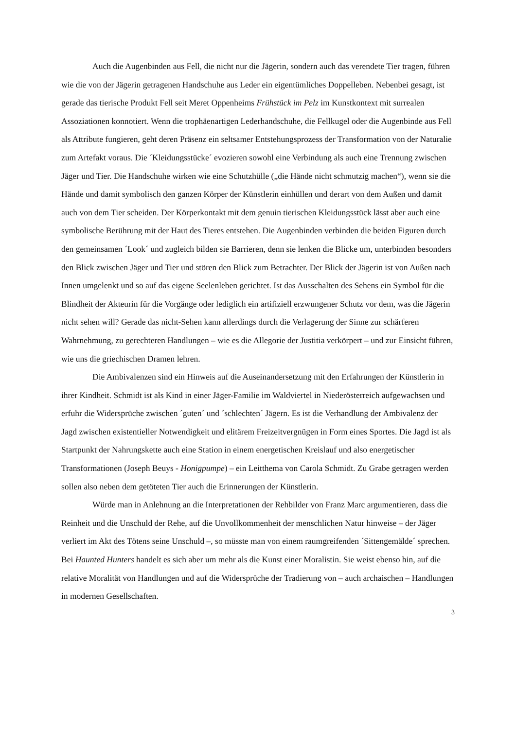Auch die Augenbinden aus Fell, die nicht nur die Jägerin, sondern auch das verendete Tier tragen, führen wie die von der Jägerin getragenen Handschuhe aus Leder ein eigentümliches Doppelleben. Nebenbei gesagt, ist gerade das tierische Produkt Fell seit Meret Oppenheims Frühstück im Pelz im Kunstkontext mit surrealen Assoziationen konnotiert. Wenn die trophäenartigen Lederhandschuhe, die Fellkugel oder die Augenbinde aus Fell als Attribute fungieren, geht deren Präsenz ein seltsamer Entstehungsprozess der Transformation von der Naturalie zum Artefakt voraus. Die ´Kleidungsstücke´ evozieren sowohl eine Verbindung als auch eine Trennung zwischen Jäger und Tier. Die Handschuhe wirken wie eine Schutzhülle („die Hände nicht schmutzig machen“), wenn sie die Hände und damit symbolisch den ganzen Körper der Künstlerin einhüllen und derart von dem Außen und damit auch von dem Tier scheiden. Der Körperkontakt mit dem genuin tierischen Kleidungsstück lässt aber auch eine symbolische Berührung mit der Haut des Tieres entstehen. Die Augenbinden verbinden die beiden Figuren durch den gemeinsamen ´Look´ und zugleich bilden sie Barrieren, denn sie lenken die Blicke um, unterbinden besonders den Blick zwischen Jäger und Tier und stören den Blick zum Betrachter. Der Blick der Jägerin ist von Außen nach Innen umgelenkt und so auf das eigene Seelenleben gerichtet. Ist das Ausschalten des Sehens ein Symbol für die Blindheit der Akteurin für die Vorgänge oder lediglich ein artifiziell erzwungener Schutz vor dem, was die Jägerin nicht sehen will? Gerade das nicht-Sehen kann allerdings durch die Verlagerung der Sinne zur schärferen Wahrnehmung, zu gerechteren Handlungen – wie es die Allegorie der Justitia verkörpert – und zur Einsicht führen, wie uns die griechischen Dramen lehren.
Die Ambivalenzen sind ein Hinweis auf die Auseinandersetzung mit den Erfahrungen der Künstlerin in ihrer Kindheit. Schmidt ist als Kind in einer Jäger-Familie im Waldviertel in Niederösterreich aufgewachsen und erfuhr die Widersprüche zwischen ´guten´ und ´schlechten´ Jägern. Es ist die Verhandlung der Ambivalenz der Jagd zwischen existentieller Notwendigkeit und elitärem Freizeitvergnügen in Form eines Sportes. Die Jagd ist als Startpunkt der Nahrungskette auch eine Station in einem energetischen Kreislauf und also energetischer Transformationen (Joseph Beuys - Honigpumpe) – ein Leitthema von Carola Schmidt. Zu Grabe getragen werden sollen also neben dem getöteten Tier auch die Erinnerungen der Künstlerin.
Würde man in Anlehnung an die Interpretationen der Rehbilder von Franz Marc argumentieren, dass die Reinheit und die Unschuld der Rehe, auf die Unvollkommenheit der menschlichen Natur hinweise – der Jäger verliert im Akt des Tötens seine Unschuld –, so müsste man von einem raumgreifenden ´Sittengemälde´ sprechen. Bei Haunted Hunters handelt es sich aber um mehr als die Kunst einer Moralistin. Sie weist ebenso hin, auf die relative Moralität von Handlungen und auf die Widersprüche der Tradierung von – auch archaischen – Handlungen in modernen Gesellschaften.
3